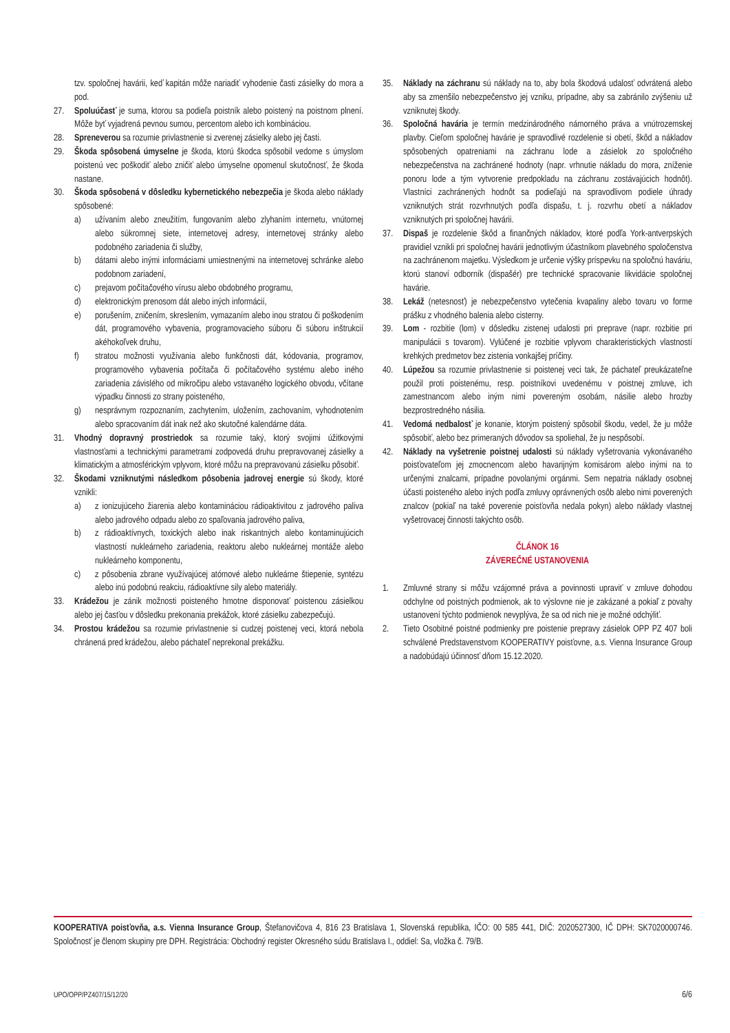tzv. spoločnej havárii, keď kapitán môže nariadiť vyhodenie časti zásielky do mora a pod.
27. Spoluúčasť je suma, ktorou sa podieľa poistník alebo poistený na poistnom plnení. Môže byť vyjadrená pevnou sumou, percentom alebo ich kombináciou.
28. Spreneverou sa rozumie privlastnenie si zverenej zásielky alebo jej časti.
29. Škoda spôsobená úmyselne je škoda, ktorú škodca spôsobil vedome s úmyslom poistenú vec poškodiť alebo zničiť alebo úmyselne opomenul skutočnosť, že škoda nastane.
30. Škoda spôsobená v dôsledku kybernetického nebezpečia je škoda alebo náklady spôsobené:
a) užívaním alebo zneužitím, fungovaním alebo zlyhaním internetu, vnútornej alebo súkromnej siete, internetovej adresy, internetovej stránky alebo podobného zariadenia či služby,
b) dátami alebo inými informáciami umiestnenými na internetovej schránke alebo podobnom zariadení,
c) prejavom počítačového vírusu alebo obdobného programu,
d) elektronickým prenosom dát alebo iných informácií,
e) porušením, zničením, skreslením, vymazaním alebo inou stratou či poškodením dát, programového vybavenia, programovacieho súboru či súboru inštrukcií akéhokoľvek druhu,
f) stratou možnosti využívania alebo funkčnosti dát, kódovania, programov, programového vybavenia počítača či počítačového systému alebo iného zariadenia závislého od mikročipu alebo vstavaného logického obvodu, včítane výpadku činnosti zo strany poisteného,
g) nesprávnym rozpoznaním, zachytením, uložením, zachovaním, vyhodnotením alebo spracovaním dát inak než ako skutočné kalendárne dáta.
31. Vhodný dopravný prostriedok sa rozumie taký, ktorý svojimi úžitkovými vlastnosťami a technickými parametrami zodpovedá druhu prepravovanej zásielky a klimatickým a atmosférickým vplyvom, ktoré môžu na prepravovanú zásielku pôsobiť.
32. Škodami vzniknutými následkom pôsobenia jadrovej energie sú škody, ktoré vznikli:
a) z ionizujúceho žiarenia alebo kontamináciou rádioaktivitou z jadrového paliva alebo jadrového odpadu alebo zo spaľovania jadrového paliva,
b) z rádioaktívnych, toxických alebo inak riskantných alebo kontaminujúcich vlastností nukleárneho zariadenia, reaktoru alebo nukleárnej montáže alebo nukleárneho komponentu,
c) z pôsobenia zbrane využívajúcej atómové alebo nukleárne štiepenie, syntézu alebo inú podobnú reakciu, rádioaktívne sily alebo materiály.
33. Krádežou je zánik možnosti poisteného hmotne disponovať poistenou zásielkou alebo jej časťou v dôsledku prekonania prekážok, ktoré zásielku zabezpečujú.
34. Prostou krádežou sa rozumie privlastnenie si cudzej poistenej veci, ktorá nebola chránená pred krádežou, alebo páchateľ neprekonal prekážku.
35. Náklady na záchranu sú náklady na to, aby bola škodová udalosť odvrátená alebo aby sa zmenšilo nebezpečenstvo jej vzniku, prípadne, aby sa zabránilo zvýšeniu už vzniknutej škody.
36. Spoločná havária je termín medzinárodného námorného práva a vnútrozemskej plavby. Cieľom spoločnej havárie je spravodlivé rozdelenie si obetí, škôd a nákladov spôsobených opatreniami na záchranu lode a zásielok zo spoločného nebezpečenstva na zachránené hodnoty (napr. vrhnutie nákladu do mora, zníženie ponoru lode a tým vytvorenie predpokladu na záchranu zostávajúcich hodnôt). Vlastníci zachránených hodnôt sa podieľajú na spravodlivom podiele úhrady vzniknutých strát rozvrhnutých podľa dispašu, t. j. rozvrhu obetí a nákladov vzniknutých pri spoločnej havárii.
37. Dispaš je rozdelenie škôd a finančných nákladov, ktoré podľa York-antverpských pravidiel vznikli pri spoločnej havárii jednotlivým účastníkom plavebného spoločenstva na zachránenom majetku. Výsledkom je určenie výšky príspevku na spoločnú haváriu, ktorú stanoví odborník (dispašér) pre technické spracovanie likvidácie spoločnej havárie.
38. Lekáž (netesnosť) je nebezpečenstvo vytečenia kvapaliny alebo tovaru vo forme prášku z vhodného balenia alebo cisterny.
39. Lom - rozbitie (lom) v dôsledku zistenej udalosti pri preprave (napr. rozbitie pri manipulácii s tovarom). Vylúčené je rozbitie vplyvom charakteristických vlastností krehkých predmetov bez zistenia vonkajšej príčiny.
40. Lúpežou sa rozumie privlastnenie si poistenej veci tak, že páchateľ preukázateľne použil proti poistenému, resp. poistníkovi uvedenému v poistnej zmluve, ich zamestnancom alebo iným nimi povereným osobám, násilie alebo hrozby bezprostredného násilia.
41. Vedomá nedbalosť je konanie, ktorým poistený spôsobil škodu, vedel, že ju môže spôsobiť, alebo bez primeraných dôvodov sa spoliehal, že ju nespôsobí.
42. Náklady na vyšetrenie poistnej udalosti sú náklady vyšetrovania vykonávaného poisťovateľom jej zmocnencom alebo havarijným komisárom alebo inými na to určenými znalcami, prípadne povolanými orgánmi. Sem nepatria náklady osobnej účasti poisteného alebo iných podľa zmluvy oprávnených osôb alebo nimi poverených znalcov (pokiaľ na také poverenie poisťovňa nedala pokyn) alebo náklady vlastnej vyšetrovacej činnosti takýchto osôb.
ČLÁNOK 16
ZÁVEREČNÉ USTANOVENIA
1. Zmluvné strany si môžu vzájomné práva a povinnosti upraviť v zmluve dohodou odchylne od poistných podmienok, ak to výslovne nie je zakázané a pokiaľ z povahy ustanovení týchto podmienok nevyplýva, že sa od nich nie je možné odchýliť.
2. Tieto Osobitné poistné podmienky pre poistenie prepravy zásielok OPP PZ 407 boli schválené Predstavenstvom KOOPERATIVY poisťovne, a.s. Vienna Insurance Group a nadobúdajú účinnosť dňom 15.12.2020.
KOOPERATIVA poisťovňa, a.s. Vienna Insurance Group, Štefanovičova 4, 816 23 Bratislava 1, Slovenská republika, IČO: 00 585 441, DIČ: 2020527300, IČ DPH: SK7020000746. Spoločnosť je členom skupiny pre DPH. Registrácia: Obchodný register Okresného súdu Bratislava I., oddiel: Sa, vložka č. 79/B.
UPO/OPP/PZ407/15/12/20 6/6